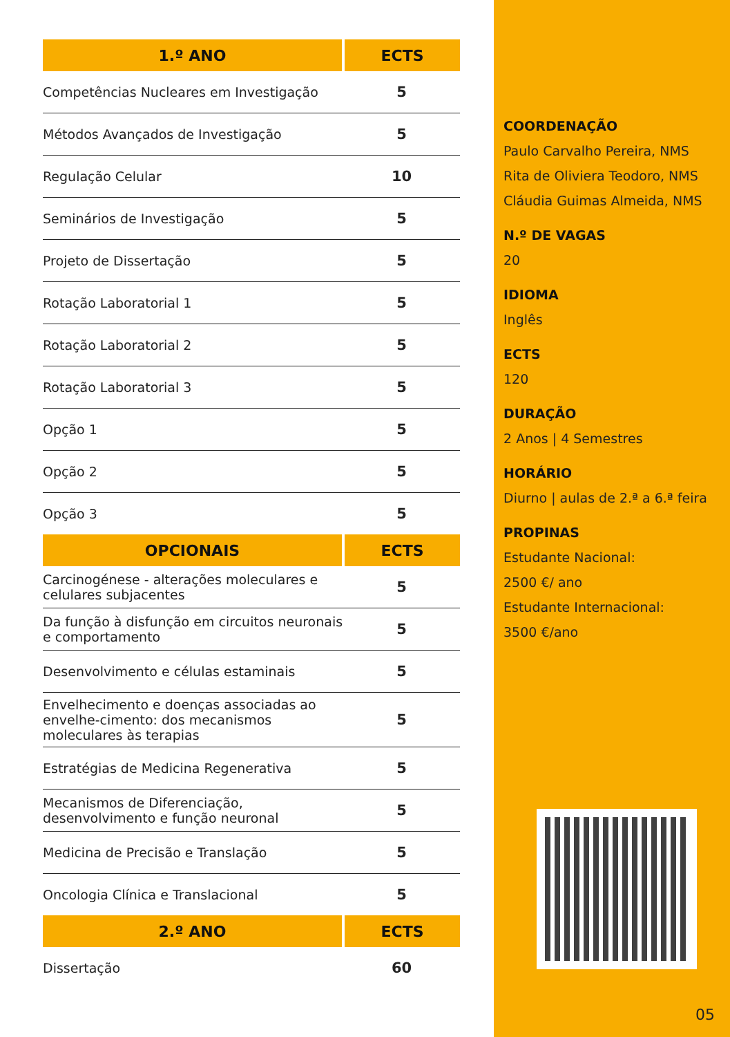| 1.º ANO | ECTS |
| --- | --- |
| Competências Nucleares em Investigação | 5 |
| Métodos Avançados de Investigação | 5 |
| Regulação Celular | 10 |
| Seminários de Investigação | 5 |
| Projeto de Dissertação | 5 |
| Rotação Laboratorial 1 | 5 |
| Rotação Laboratorial 2 | 5 |
| Rotação Laboratorial 3 | 5 |
| Opção 1 | 5 |
| Opção 2 | 5 |
| Opção 3 | 5 |
| OPCIONAIS | ECTS |
| Carcinogénese - alterações moleculares e celulares subjacentes | 5 |
| Da função à disfunção em circuitos neuronais e comportamento | 5 |
| Desenvolvimento e células estaminais | 5 |
| Envelhecimento e doenças associadas ao envelhe-cimento: dos mecanismos moleculares às terapias | 5 |
| Estratégias de Medicina Regenerativa | 5 |
| Mecanismos de Diferenciação, desenvolvimento e função neuronal | 5 |
| Medicina de Precisão e Translação | 5 |
| Oncologia Clínica e Translacional | 5 |
| 2.º ANO | ECTS |
| Dissertação | 60 |
COORDENAÇÃO
Paulo Carvalho Pereira, NMS
Rita de Oliviera Teodoro, NMS
Cláudia Guimas Almeida, NMS
N.º DE VAGAS
20
IDIOMA
Inglês
ECTS
120
DURAÇÃO
2 Anos | 4 Semestres
HORÁRIO
Diurno | aulas de 2.ª a 6.ª feira
PROPINAS
Estudante Nacional:
2500 €/ ano
Estudante Internacional:
3500 €/ano
05